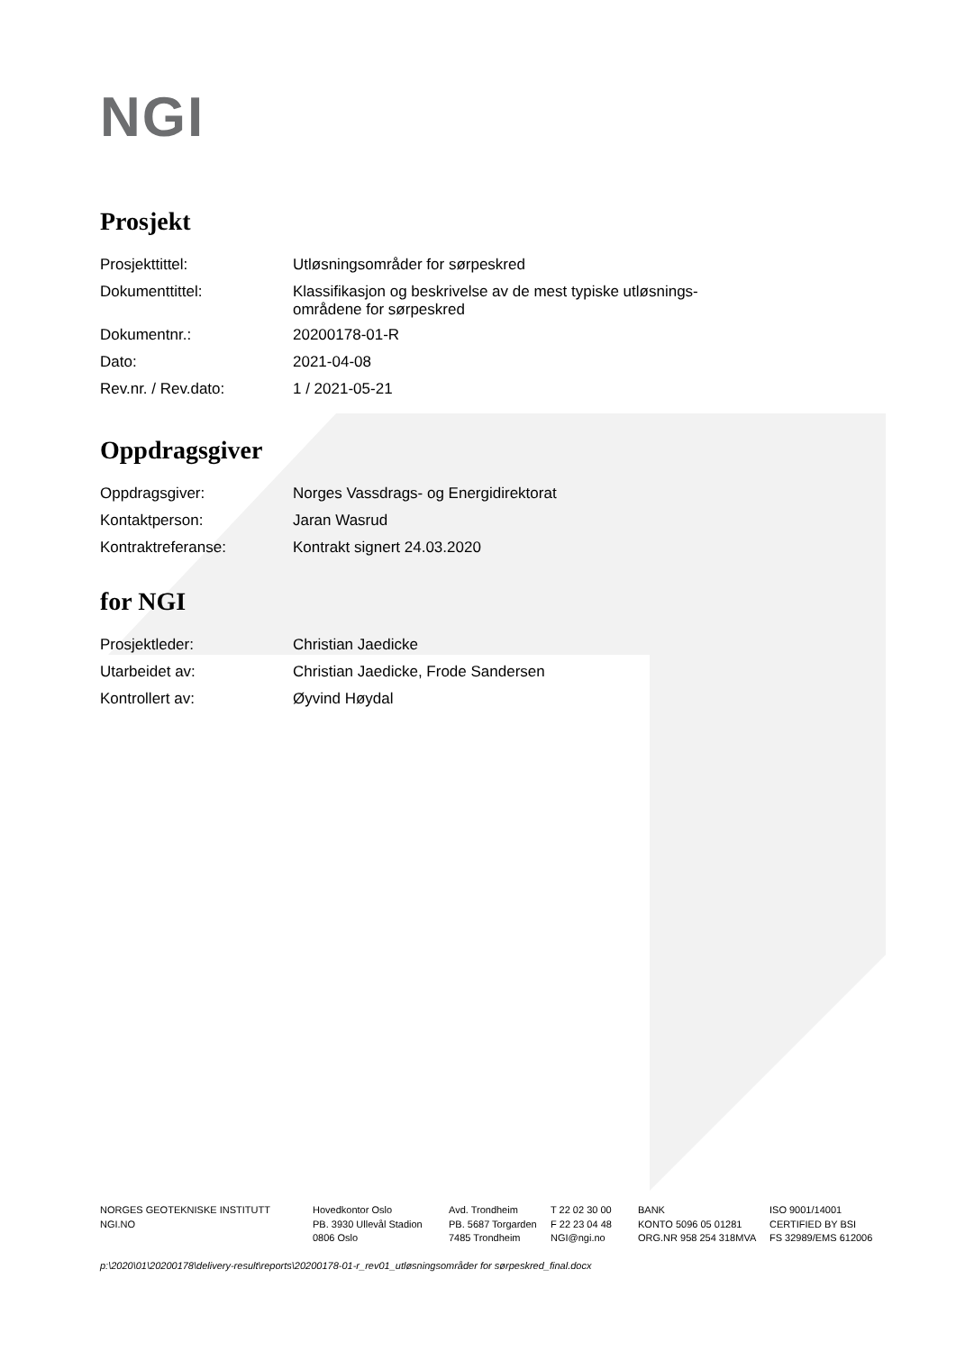NGI
Prosjekt
| Prosjekttittel: | Utløsningsområder for sørpeskred |
| Dokumenttittel: | Klassifikasjon og beskrivelse av de mest typiske utløsnings- områdene for sørpeskred |
| Dokumentnr.: | 20200178-01-R |
| Dato: | 2021-04-08 |
| Rev.nr. / Rev.dato: | 1 / 2021-05-21 |
Oppdragsgiver
| Oppdragsgiver: | Norges Vassdrags- og Energidirektorat |
| Kontaktperson: | Jaran Wasrud |
| Kontraktreferanse: | Kontrakt signert 24.03.2020 |
for NGI
| Prosjektleder: | Christian Jaedicke |
| Utarbeidet av: | Christian Jaedicke, Frode Sandersen |
| Kontrollert av: | Øyvind Høydal |
NORGES GEOTEKNISKE INSTITUTT
NGI.NO
Hovedkontor Oslo
PB. 3930 Ullevål Stadion
0806 Oslo
Avd. Trondheim
PB. 5687 Torgarden
7485 Trondheim
T 22 02 30 00
F 22 23 04 48
NGI@ngi.no
BANK
KONTO 5096 05 01281
ORG.NR 958 254 318MVA
ISO 9001/14001
CERTIFIED BY BSI
FS 32989/EMS 612006
p:\2020\01\20200178\delivery-result\reports\20200178-01-r_rev01_utløsningsområder for sørpeskred_final.docx